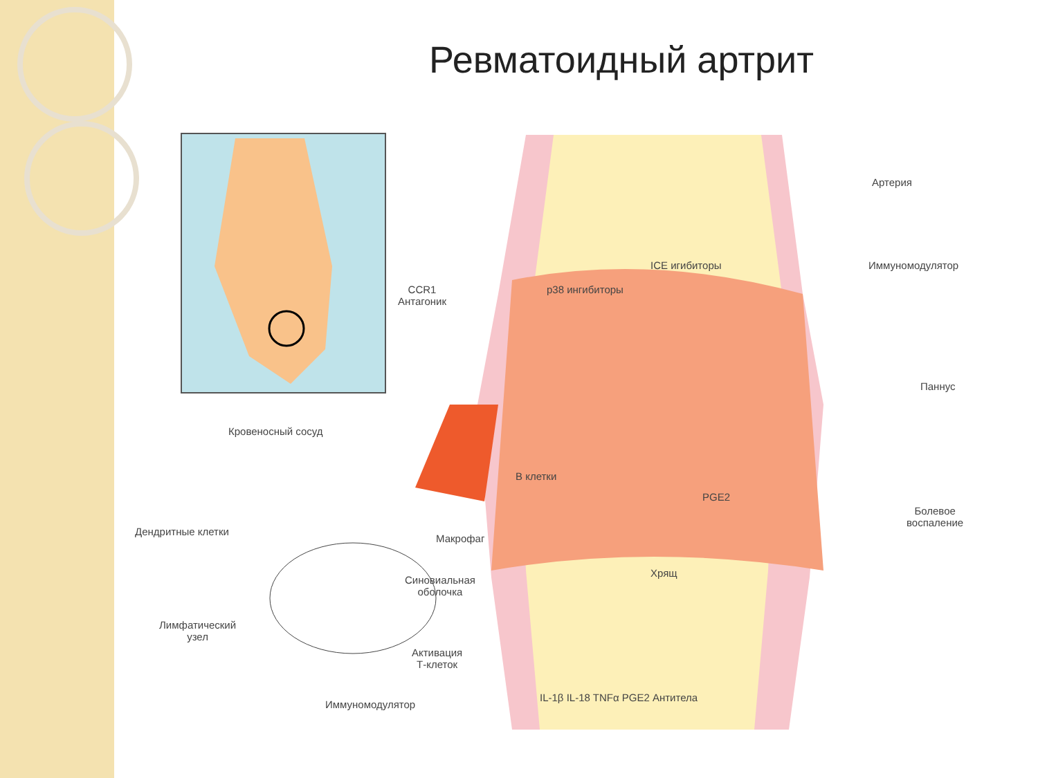Ревматоидный артрит
Артерия
Иммуномодулятор
ICE игибиторы
p38 ингибиторы
CCR1
Антагоник
Паннус
Кровеносный сосуд
B клетки
PGE2
Болевое
воспаление
Дендритные клетки
Макрофаг
Хрящ
Синовиальная
оболочка
Лимфатический
узел
Активация
Т-клеток
Иммуномодулятор
IL-1β IL-18 TNFα PGE2 Антитела